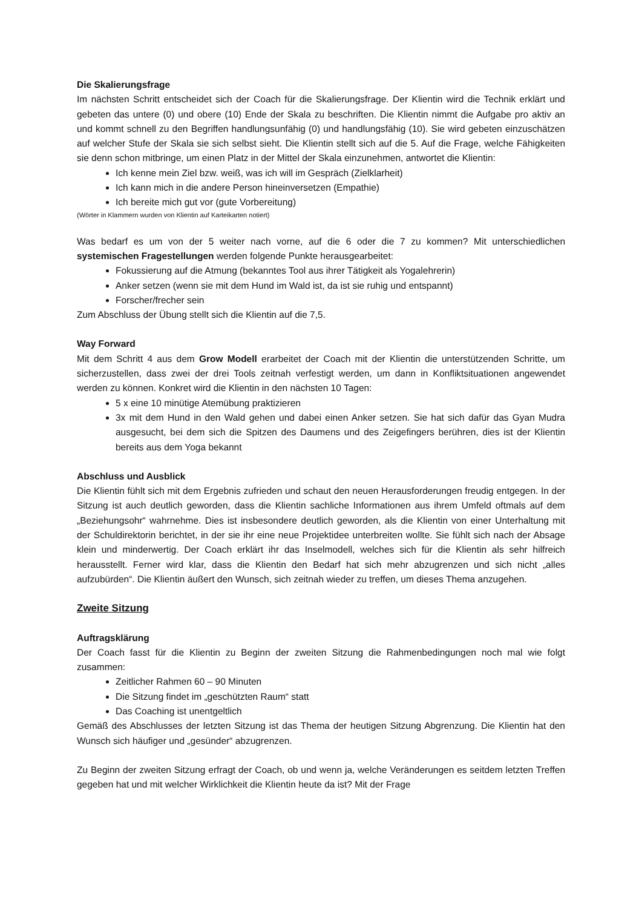Die Skalierungsfrage
Im nächsten Schritt entscheidet sich der Coach für die Skalierungsfrage. Der Klientin wird die Technik erklärt und gebeten das untere (0) und obere (10) Ende der Skala zu beschriften. Die Klientin nimmt die Aufgabe pro aktiv an und kommt schnell zu den Begriffen handlungsunfähig (0) und handlungsfähig (10). Sie wird gebeten einzuschätzen auf welcher Stufe der Skala sie sich selbst sieht. Die Klientin stellt sich auf die 5. Auf die Frage, welche Fähigkeiten sie denn schon mitbringe, um einen Platz in der Mittel der Skala einzunehmen, antwortet die Klientin:
Ich kenne mein Ziel bzw. weiß, was ich will im Gespräch (Zielklarheit)
Ich kann mich in die andere Person hineinversetzen (Empathie)
Ich bereite mich gut vor (gute Vorbereitung)
(Wörter in Klammern wurden von Klientin auf Karteikarten notiert)
Was bedarf es um von der 5 weiter nach vorne, auf die 6 oder die 7 zu kommen? Mit unterschiedlichen systemischen Fragestellungen werden folgende Punkte herausgearbeitet:
Fokussierung auf die Atmung (bekanntes Tool aus ihrer Tätigkeit als Yogalehrerin)
Anker setzen (wenn sie mit dem Hund im Wald ist, da ist sie ruhig und entspannt)
Forscher/frecher sein
Zum Abschluss der Übung stellt sich die Klientin auf die 7,5.
Way Forward
Mit dem Schritt 4 aus dem Grow Modell erarbeitet der Coach mit der Klientin die unterstützenden Schritte, um sicherzustellen, dass zwei der drei Tools zeitnah verfestigt werden, um dann in Konfliktsituationen angewendet werden zu können. Konkret wird die Klientin in den nächsten 10 Tagen:
5 x eine 10 minütige Atemübung praktizieren
3x mit dem Hund in den Wald gehen und dabei einen Anker setzen. Sie hat sich dafür das Gyan Mudra ausgesucht, bei dem sich die Spitzen des Daumens und des Zeigefingers berühren, dies ist der Klientin bereits aus dem Yoga bekannt
Abschluss und Ausblick
Die Klientin fühlt sich mit dem Ergebnis zufrieden und schaut den neuen Herausforderungen freudig entgegen. In der Sitzung ist auch deutlich geworden, dass die Klientin sachliche Informationen aus ihrem Umfeld oftmals auf dem „Beziehungsohr“ wahrnehme. Dies ist insbesondere deutlich geworden, als die Klientin von einer Unterhaltung mit der Schuldirektorin berichtet, in der sie ihr eine neue Projektidee unterbreiten wollte. Sie fühlt sich nach der Absage klein und minderwertig. Der Coach erklärt ihr das Inselmodell, welches sich für die Klientin als sehr hilfreich herausstellt. Ferner wird klar, dass die Klientin den Bedarf hat sich mehr abzugrenzen und sich nicht „alles aufzubürden“. Die Klientin äußert den Wunsch, sich zeitnah wieder zu treffen, um dieses Thema anzugehen.
Zweite Sitzung
Auftragsklärung
Der Coach fasst für die Klientin zu Beginn der zweiten Sitzung die Rahmenbedingungen noch mal wie folgt zusammen:
Zeitlicher Rahmen 60 – 90 Minuten
Die Sitzung findet im „geschützten Raum“ statt
Das Coaching ist unentgeltlich
Gemäß des Abschlusses der letzten Sitzung ist das Thema der heutigen Sitzung Abgrenzung. Die Klientin hat den Wunsch sich häufiger und „gesünder“ abzugrenzen.
Zu Beginn der zweiten Sitzung erfragt der Coach, ob und wenn ja, welche Veränderungen es seitdem letzten Treffen gegeben hat und mit welcher Wirklichkeit die Klientin heute da ist? Mit der Frage